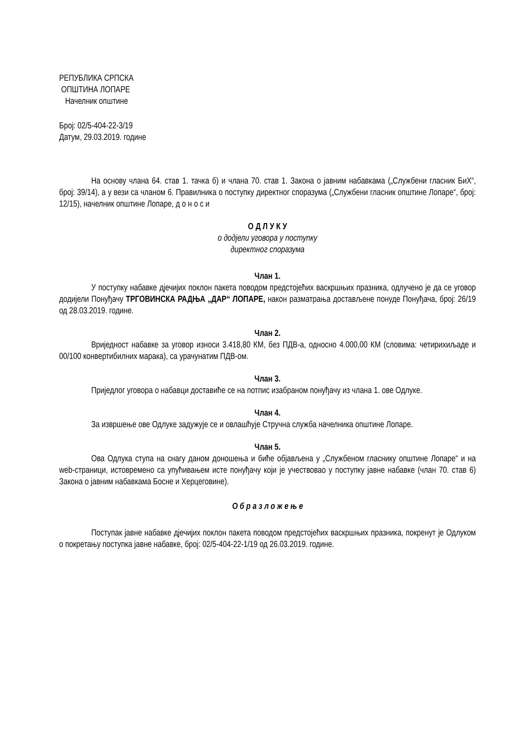РЕПУБЛИКА СРПСКА
ОПШТИНА ЛОПАРЕ
Начелник општине
Број: 02/5-404-22-3/19
Датум, 29.03.2019. године
На основу члана 64. став 1. тачка б) и члана 70. став 1. Закона о јавним набавкама („Службени гласник БиХ“, број: 39/14), а у вези са чланом 6. Правилника о поступку директног споразума („Службени гласник општине Лопаре“, број: 12/15), начелник општине Лопаре, д о н о с и
О Д Л У К У
о додјели уговора у поступку
директног споразума
Члан 1.
У поступку набавке дјечијих поклон пакета поводом предстојећих васкршњих празника, одлучено је да се уговор додијели Понуђачу ТРГОВИНСКА РАДЊА „ДАР“ ЛОПАРЕ, након разматрања достављене понуде Понуђача, број: 26/19 од 28.03.2019. године.
Члан 2.
Вриједност набавке за уговор износи 3.418,80 КМ, без ПДВ-а, односно 4.000,00 КМ (словима: четирихиљаде и 00/100 конвертибилних марака), са урачунатим ПДВ-ом.
Члан 3.
Приједлог уговора о набавци доставиће се на потпис изабраном понуђачу из члана 1. ове Одлуке.
Члан 4.
За извршење ове Одлуке задужује се и овлашћује Стручна служба начелника општине Лопаре.
Члан 5.
Ова Одлука ступа на снагу даном доношења и биће објављена у „Службеном гласнику општине Лопаре“ и на web-страници, истовремено са упућивањем исте понуђачу који је учествовао у поступку јавне набавке (члан 70. став 6) Закона о јавним набавкама Босне и Херцеговине).
О б р а з л о ж е њ е
Поступак јавне набавке дјечијих поклон пакета поводом предстојећих васкршњих празника, покренут је Одлуком о покретању поступка јавне набавке, број: 02/5-404-22-1/19 од 26.03.2019. године.